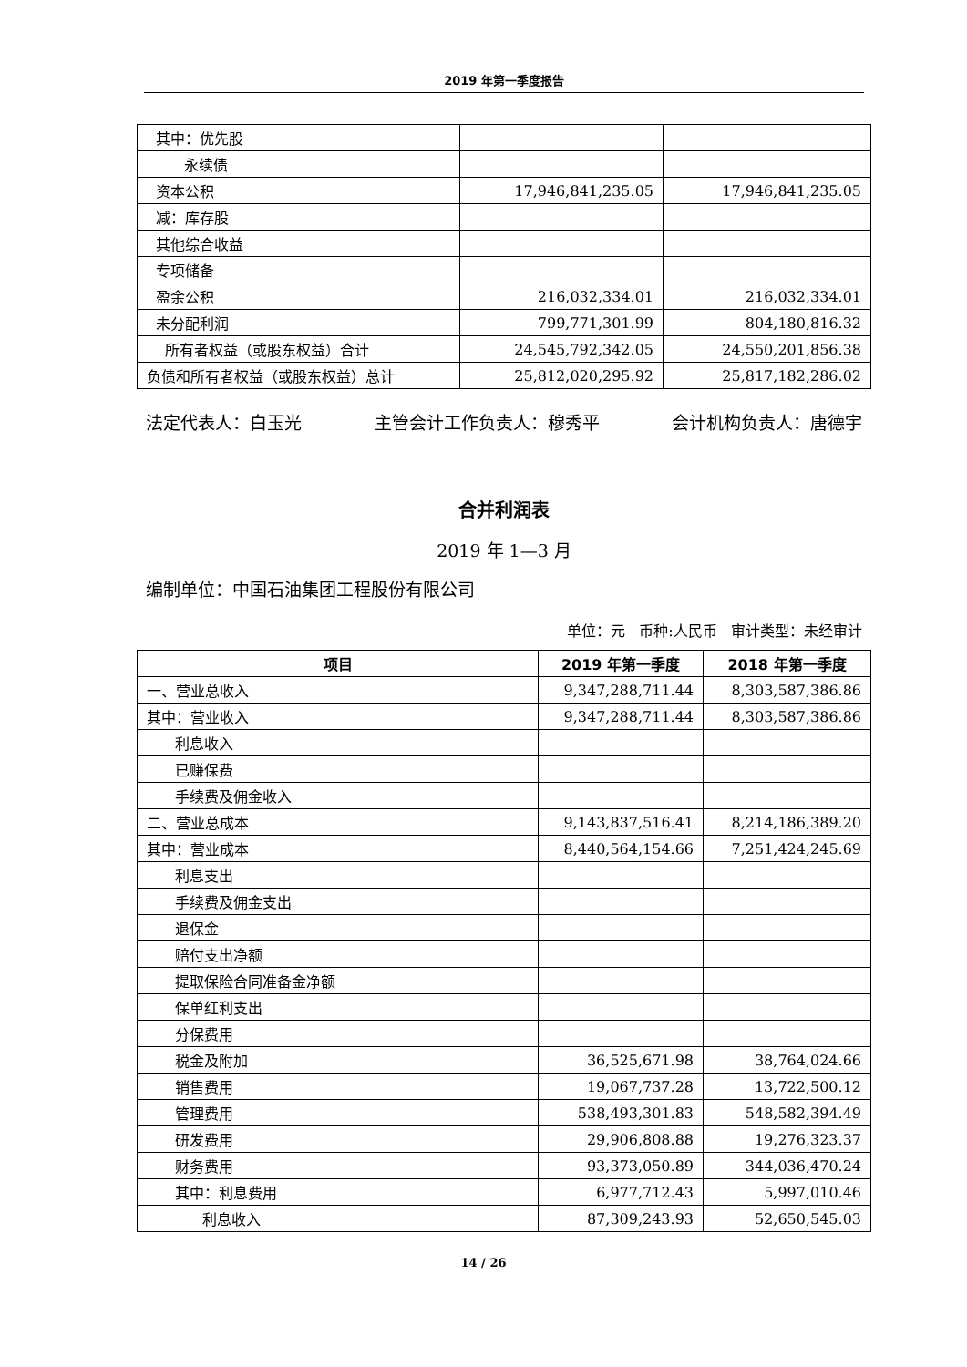2019 年第一季度报告
| 其中：优先股 | | |
| 永续债 | | |
| 资本公积 | 17,946,841,235.05 | 17,946,841,235.05 |
| 减：库存股 | | |
| 其他综合收益 | | |
| 专项储备 | | |
| 盈余公积 | 216,032,334.01 | 216,032,334.01 |
| 未分配利润 | 799,771,301.99 | 804,180,816.32 |
| 所有者权益（或股东权益）合计 | 24,545,792,342.05 | 24,550,201,856.38 |
| 负债和所有者权益（或股东权益）总计 | 25,812,020,295.92 | 25,817,182,286.02 |
法定代表人：白玉光 主管会计工作负责人：穆秀平 会计机构负责人：唐德宇
合并利润表
2019 年 1—3 月
编制单位：中国石油集团工程股份有限公司
单位：元 币种:人民币 审计类型：未经审计
| 项目 | 2019 年第一季度 | 2018 年第一季度 |
| --- | --- | --- |
| 一、营业总收入 | 9,347,288,711.44 | 8,303,587,386.86 |
| 其中：营业收入 | 9,347,288,711.44 | 8,303,587,386.86 |
| 利息收入 | | |
| 已赚保费 | | |
| 手续费及佣金收入 | | |
| 二、营业总成本 | 9,143,837,516.41 | 8,214,186,389.20 |
| 其中：营业成本 | 8,440,564,154.66 | 7,251,424,245.69 |
| 利息支出 | | |
| 手续费及佣金支出 | | |
| 退保金 | | |
| 赔付支出净额 | | |
| 提取保险合同准备金净额 | | |
| 保单红利支出 | | |
| 分保费用 | | |
| 税金及附加 | 36,525,671.98 | 38,764,024.66 |
| 销售费用 | 19,067,737.28 | 13,722,500.12 |
| 管理费用 | 538,493,301.83 | 548,582,394.49 |
| 研发费用 | 29,906,808.88 | 19,276,323.37 |
| 财务费用 | 93,373,050.89 | 344,036,470.24 |
| 其中：利息费用 | 6,977,712.43 | 5,997,010.46 |
| 利息收入 | 87,309,243.93 | 52,650,545.03 |
14 / 26